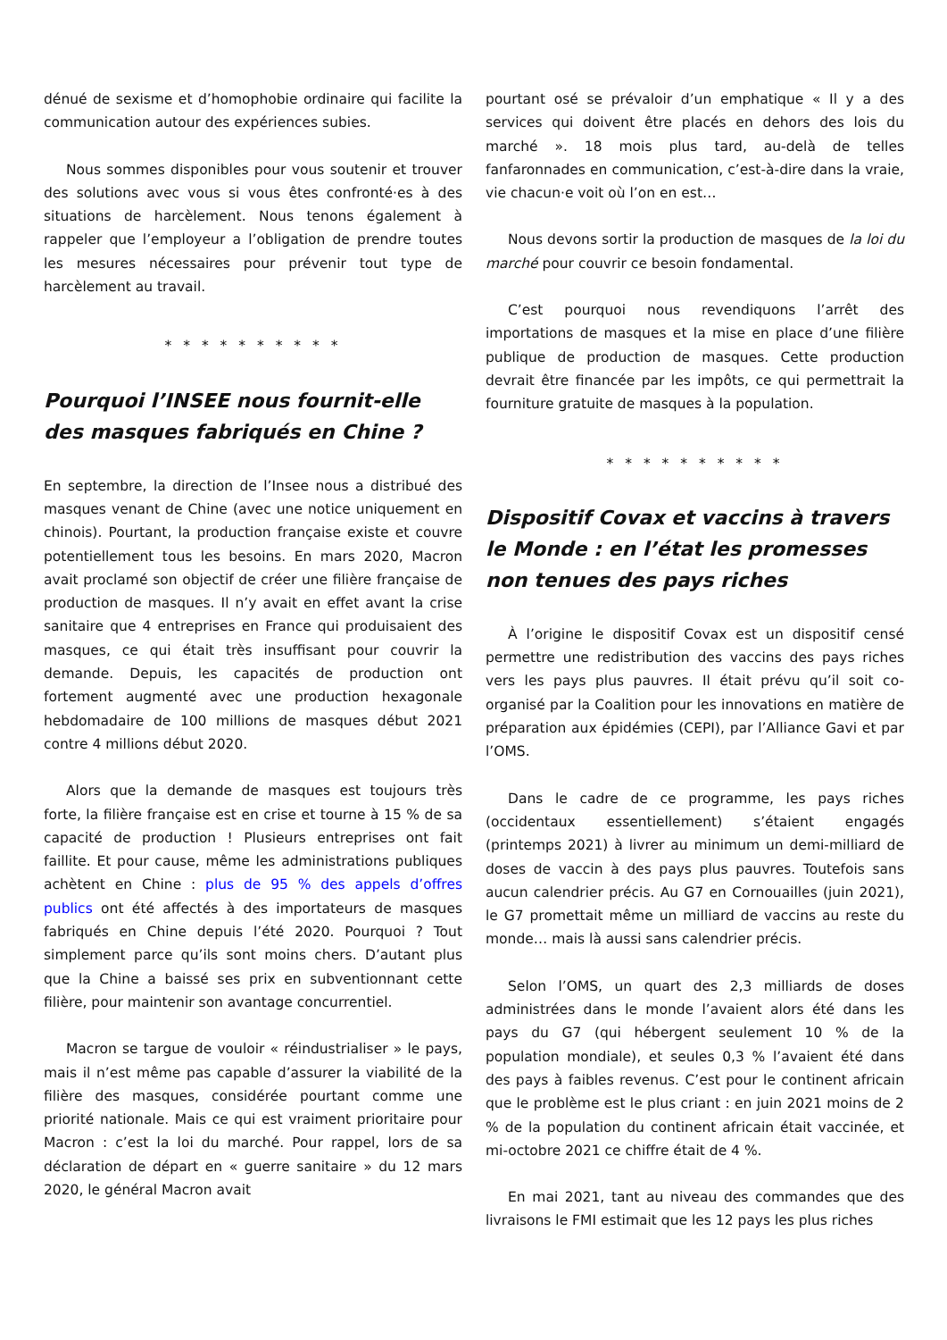dénué de sexisme et d’homophobie ordinaire qui facilite la communication autour des expériences subies.
Nous sommes disponibles pour vous soutenir et trouver des solutions avec vous si vous êtes confronté·es à des situations de harcèlement. Nous tenons également à rappeler que l’employeur a l’obligation de prendre toutes les mesures nécessaires pour prévenir tout type de harcèlement au travail.
* * * * * * * * * *
Pourquoi l’INSEE nous fournit-elle des masques fabriqués en Chine ?
En septembre, la direction de l’Insee nous a distribué des masques venant de Chine (avec une notice uniquement en chinois). Pourtant, la production française existe et couvre potentiellement tous les besoins. En mars 2020, Macron avait proclamé son objectif de créer une filière française de production de masques. Il n’y avait en effet avant la crise sanitaire que 4 entreprises en France qui produisaient des masques, ce qui était très insuffisant pour couvrir la demande. Depuis, les capacités de production ont fortement augmenté avec une production hexagonale hebdomadaire de 100 millions de masques début 2021 contre 4 millions début 2020.
Alors que la demande de masques est toujours très forte, la filière française est en crise et tourne à 15 % de sa capacité de production ! Plusieurs entreprises ont fait faillite. Et pour cause, même les administrations publiques achètent en Chine : plus de 95 % des appels d’offres publics ont été affectés à des importateurs de masques fabriqués en Chine depuis l’été 2020. Pourquoi ? Tout simplement parce qu’ils sont moins chers. D’autant plus que la Chine a baissé ses prix en subventionnant cette filière, pour maintenir son avantage concurrentiel.
Macron se targue de vouloir « réindustrialiser » le pays, mais il n’est même pas capable d’assurer la viabilité de la filière des masques, considérée pourtant comme une priorité nationale. Mais ce qui est vraiment prioritaire pour Macron : c’est la loi du marché. Pour rappel, lors de sa déclaration de départ en « guerre sanitaire » du 12 mars 2020, le général Macron avait
pourtant osé se prévaloir d’un emphatique « Il y a des services qui doivent être placés en dehors des lois du marché ». 18 mois plus tard, au-delà de telles fanfaronnades en communication, c’est-à-dire dans la vraie, vie chacun·e voit où l’on en est…
Nous devons sortir la production de masques de la loi du marché pour couvrir ce besoin fondamental.
C’est pourquoi nous revendiquons l’arrêt des importations de masques et la mise en place d’une filière publique de production de masques. Cette production devrait être financée par les impôts, ce qui permettrait la fourniture gratuite de masques à la population.
* * * * * * * * * *
Dispositif Covax et vaccins à travers le Monde : en l’état les promesses non tenues des pays riches
À l’origine le dispositif Covax est un dispositif censé permettre une redistribution des vaccins des pays riches vers les pays plus pauvres. Il était prévu qu’il soit co-organisé par la Coalition pour les innovations en matière de préparation aux épidémies (CEPI), par l’Alliance Gavi et par l’OMS.
Dans le cadre de ce programme, les pays riches (occidentaux essentiellement) s’étaient engagés (printemps 2021) à livrer au minimum un demi-milliard de doses de vaccin à des pays plus pauvres. Toutefois sans aucun calendrier précis. Au G7 en Cornouailles (juin 2021), le G7 promettait même un milliard de vaccins au reste du monde… mais là aussi sans calendrier précis.
Selon l’OMS, un quart des 2,3 milliards de doses administrées dans le monde l’avaient alors été dans les pays du G7 (qui hébergent seulement 10 % de la population mondiale), et seules 0,3 % l’avaient été dans des pays à faibles revenus. C’est pour le continent africain que le problème est le plus criant : en juin 2021 moins de 2 % de la population du continent africain était vaccinée, et mi-octobre 2021 ce chiffre était de 4 %.
En mai 2021, tant au niveau des commandes que des livraisons le FMI estimait que les 12 pays les plus riches